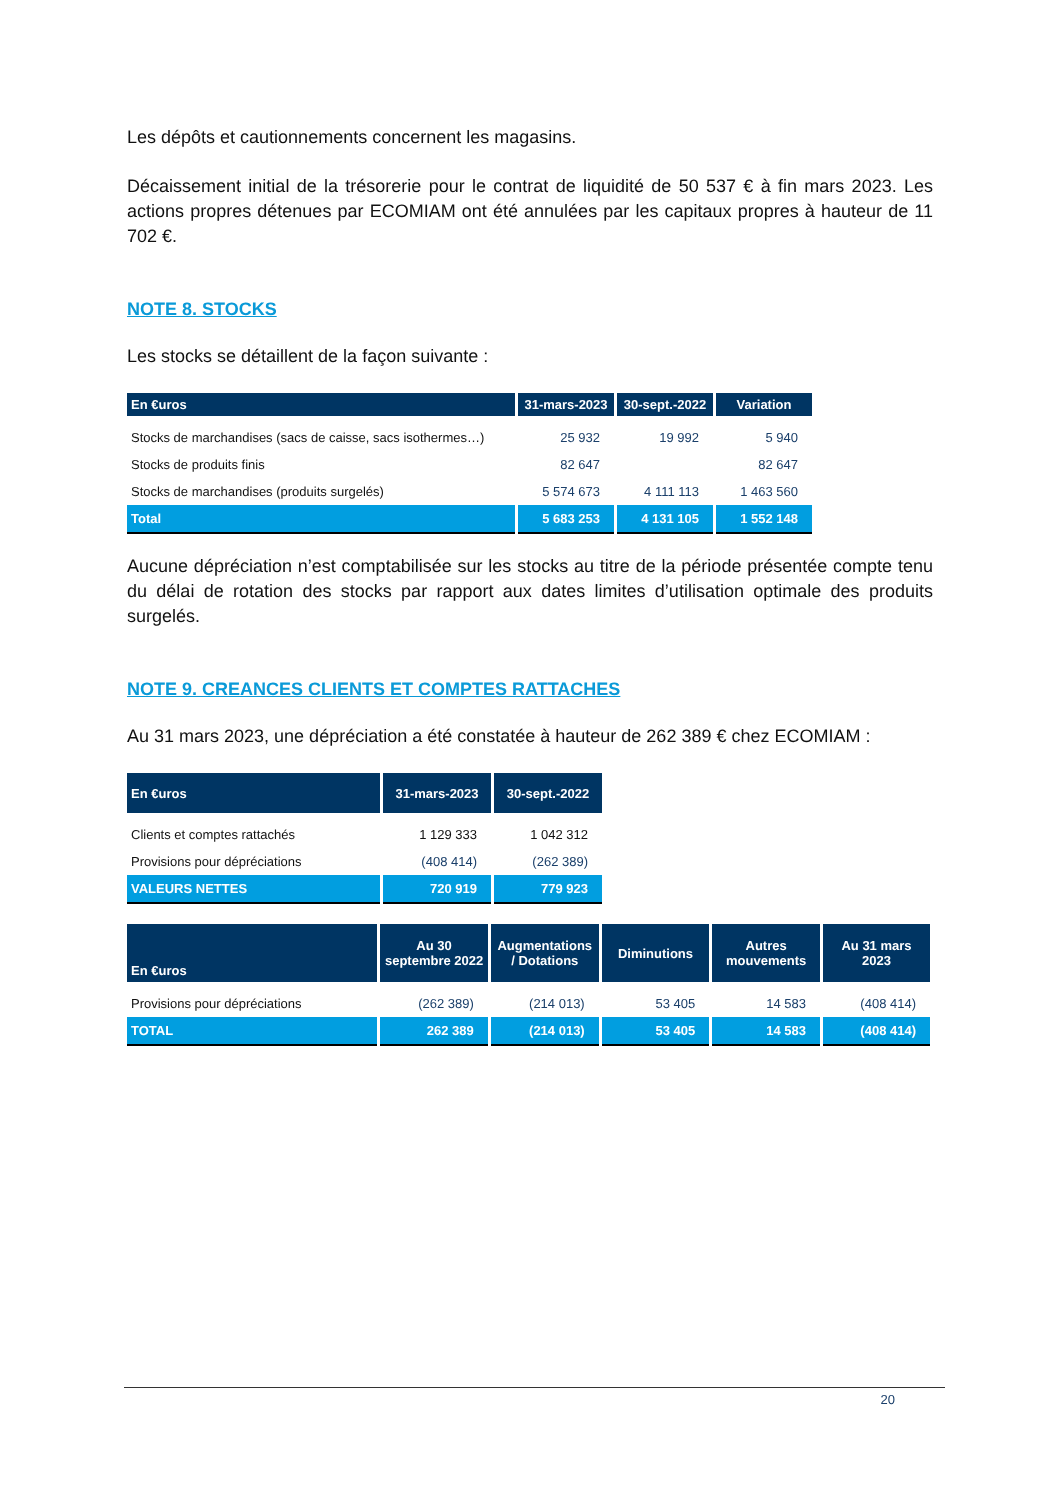Les dépôts et cautionnements concernent les magasins.
Décaissement initial de la trésorerie pour le contrat de liquidité de 50 537 € à fin mars 2023. Les actions propres détenues par ECOMIAM ont été annulées par les capitaux propres à hauteur de 11 702 €.
NOTE 8. STOCKS
Les stocks se détaillent de la façon suivante :
| En €uros | 31-mars-2023 | 30-sept.-2022 | Variation |
| --- | --- | --- | --- |
| Stocks de marchandises (sacs de caisse, sacs isothermes…) | 25 932 | 19 992 | 5 940 |
| Stocks de produits finis | 82 647 | | 82 647 |
| Stocks de marchandises (produits surgelés) | 5 574 673 | 4 111 113 | 1 463 560 |
| Total | 5 683 253 | 4 131 105 | 1 552 148 |
Aucune dépréciation n’est comptabilisée sur les stocks au titre de la période présentée compte tenu du délai de rotation des stocks par rapport aux dates limites d’utilisation optimale des produits surgelés.
NOTE 9. CREANCES CLIENTS ET COMPTES RATTACHES
Au 31 mars 2023, une dépréciation a été constatée à hauteur de 262 389 € chez ECOMIAM :
| En €uros | 31-mars-2023 | 30-sept.-2022 |
| --- | --- | --- |
| Clients et comptes rattachés | 1 129 333 | 1 042 312 |
| Provisions pour dépréciations | (408 414) | (262 389) |
| VALEURS NETTES | 720 919 | 779 923 |
| En €uros | Au 30 septembre 2022 | Augmentations / Dotations | Diminutions | Autres mouvements | Au 31 mars 2023 |
| --- | --- | --- | --- | --- | --- |
| Provisions pour dépréciations | (262 389) | (214 013) | 53 405 | 14 583 | (408 414) |
| TOTAL | 262 389 | (214 013) | 53 405 | 14 583 | (408 414) |
20